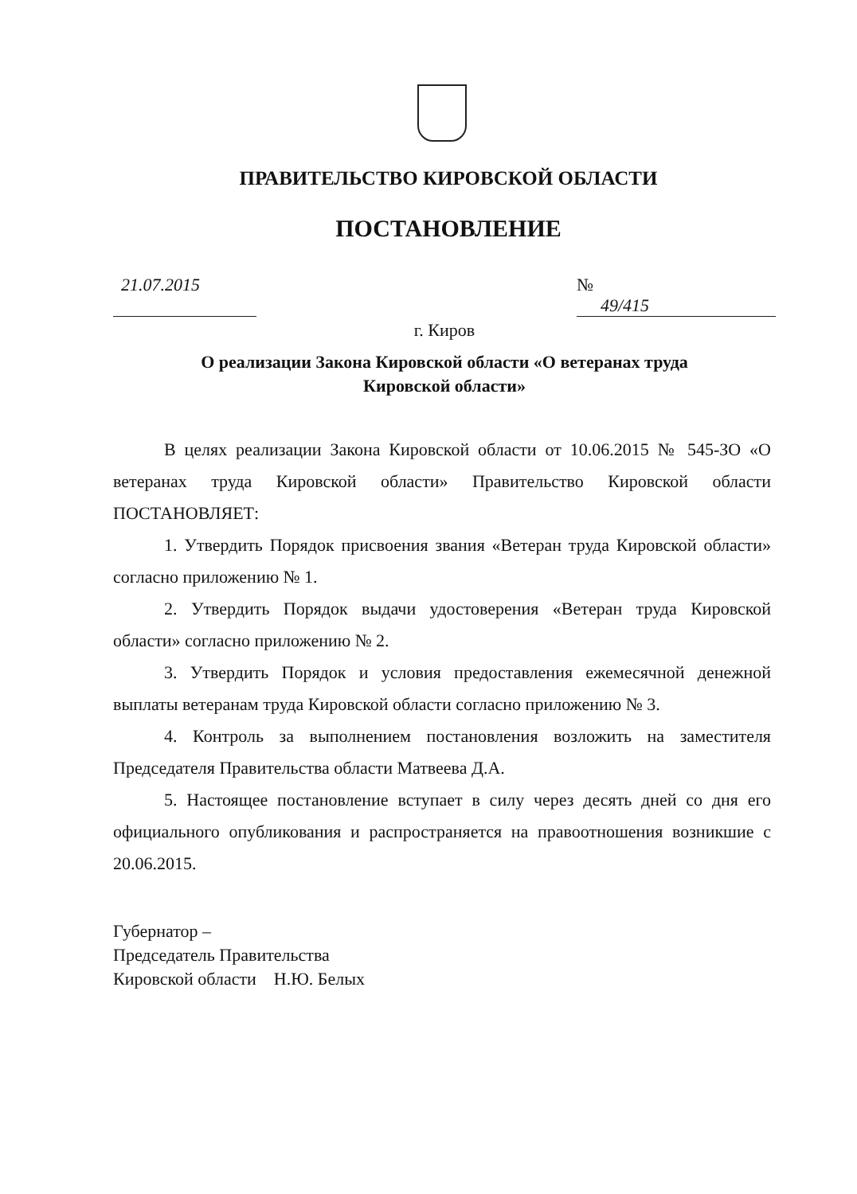ПРАВИТЕЛЬСТВО КИРОВСКОЙ ОБЛАСТИ
ПОСТАНОВЛЕНИЕ
21.07.2015 № 49/415
г. Киров
О реализации Закона Кировской области «О ветеранах труда
Кировской области»
В целях реализации Закона Кировской области от 10.06.2015 № 545-ЗО «О ветеранах труда Кировской области» Правительство Кировской области ПОСТАНОВЛЯЕТ:
1. Утвердить Порядок присвоения звания «Ветеран труда Кировской области» согласно приложению № 1.
2. Утвердить Порядок выдачи удостоверения «Ветеран труда Кировской области» согласно приложению № 2.
3. Утвердить Порядок и условия предоставления ежемесячной денежной выплаты ветеранам труда Кировской области согласно приложению № 3.
4. Контроль за выполнением постановления возложить на заместителя Председателя Правительства области Матвеева Д.А.
5. Настоящее постановление вступает в силу через десять дней со дня его официального опубликования и распространяется на правоотношения возникшие с 20.06.2015.
Губернатор –
Председатель Правительства
Кировской области Н.Ю. Белых